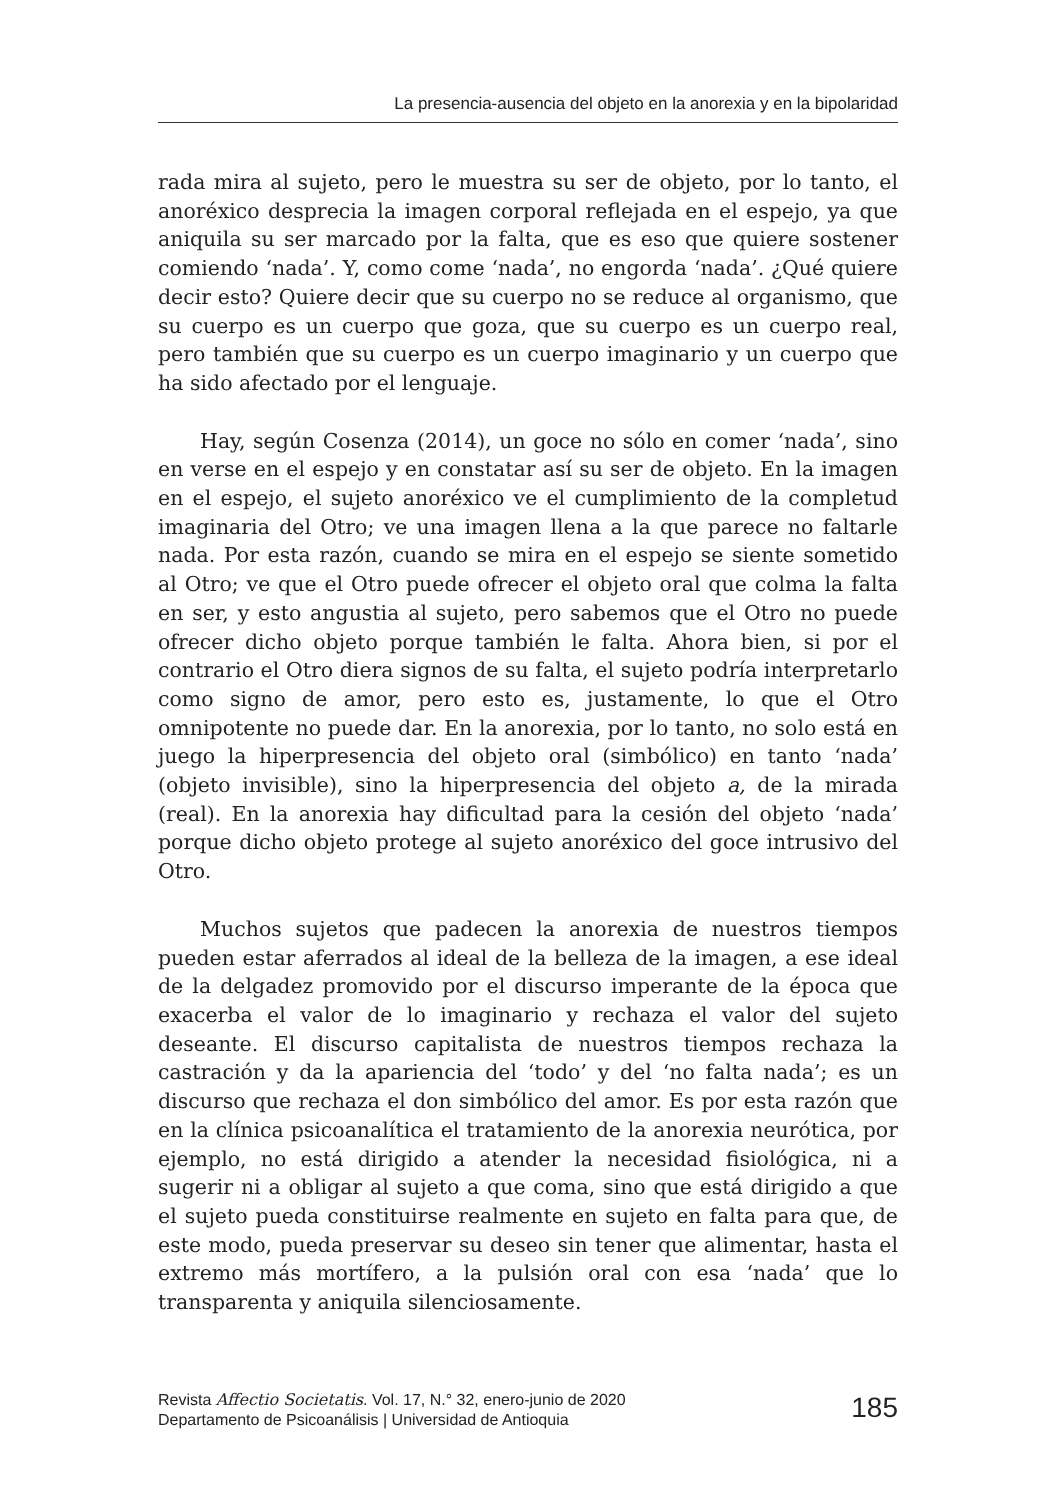La presencia-ausencia del objeto en la anorexia y en la bipolaridad
rada mira al sujeto, pero le muestra su ser de objeto, por lo tanto, el anoréxico desprecia la imagen corporal reflejada en el espejo, ya que aniquila su ser marcado por la falta, que es eso que quiere sostener comiendo ‘nada’. Y, como come ‘nada’, no engorda ‘nada’. ¿Qué quiere decir esto? Quiere decir que su cuerpo no se reduce al organismo, que su cuerpo es un cuerpo que goza, que su cuerpo es un cuerpo real, pero también que su cuerpo es un cuerpo imaginario y un cuerpo que ha sido afectado por el lenguaje.
Hay, según Cosenza (2014), un goce no sólo en comer ‘nada’, sino en verse en el espejo y en constatar así su ser de objeto. En la imagen en el espejo, el sujeto anoréxico ve el cumplimiento de la completud imaginaria del Otro; ve una imagen llena a la que parece no faltarle nada. Por esta razón, cuando se mira en el espejo se siente sometido al Otro; ve que el Otro puede ofrecer el objeto oral que colma la falta en ser, y esto angustia al sujeto, pero sabemos que el Otro no puede ofrecer dicho objeto porque también le falta. Ahora bien, si por el contrario el Otro diera signos de su falta, el sujeto podría interpretarlo como signo de amor, pero esto es, justamente, lo que el Otro omnipotente no puede dar. En la anorexia, por lo tanto, no solo está en juego la hiperpresencia del objeto oral (simbólico) en tanto ‘nada’ (objeto invisible), sino la hiperpresencia del objeto a, de la mirada (real). En la anorexia hay dificultad para la cesión del objeto ‘nada’ porque dicho objeto protege al sujeto anoréxico del goce intrusivo del Otro.
Muchos sujetos que padecen la anorexia de nuestros tiempos pueden estar aferrados al ideal de la belleza de la imagen, a ese ideal de la delgadez promovido por el discurso imperante de la época que exacerba el valor de lo imaginario y rechaza el valor del sujeto deseante. El discurso capitalista de nuestros tiempos rechaza la castración y da la apariencia del ‘todo’ y del ‘no falta nada’; es un discurso que rechaza el don simbólico del amor. Es por esta razón que en la clínica psicoanalítica el tratamiento de la anorexia neurótica, por ejemplo, no está dirigido a atender la necesidad fisiológica, ni a sugerir ni a obligar al sujeto a que coma, sino que está dirigido a que el sujeto pueda constituirse realmente en sujeto en falta para que, de este modo, pueda preservar su deseo sin tener que alimentar, hasta el extremo más mortífero, a la pulsión oral con esa ‘nada’ que lo transparenta y aniquila silenciosamente.
Revista Affectio Societatis. Vol. 17, N.° 32, enero-junio de 2020
Departamento de Psicoanálisis | Universidad de Antioquia
185